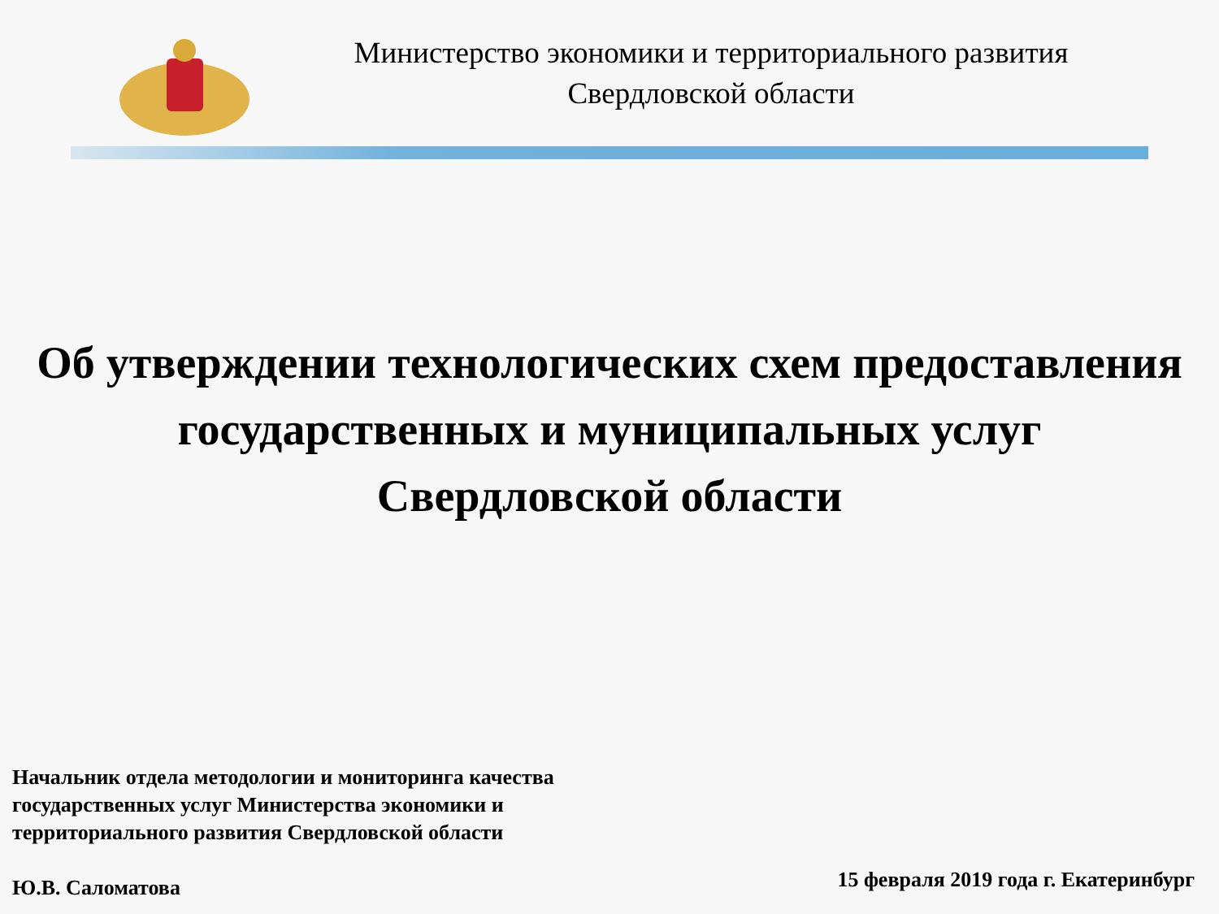Министерство экономики и территориального развития
Свердловской области
Об утверждении технологических схем предоставления
государственных и муниципальных услуг
Свердловской области
Начальник отдела методологии и мониторинга качества
государственных услуг Министерства экономики и
территориального развития Свердловской области
Ю.В. Саломатова
15 февраля 2019 года г. Екатеринбург